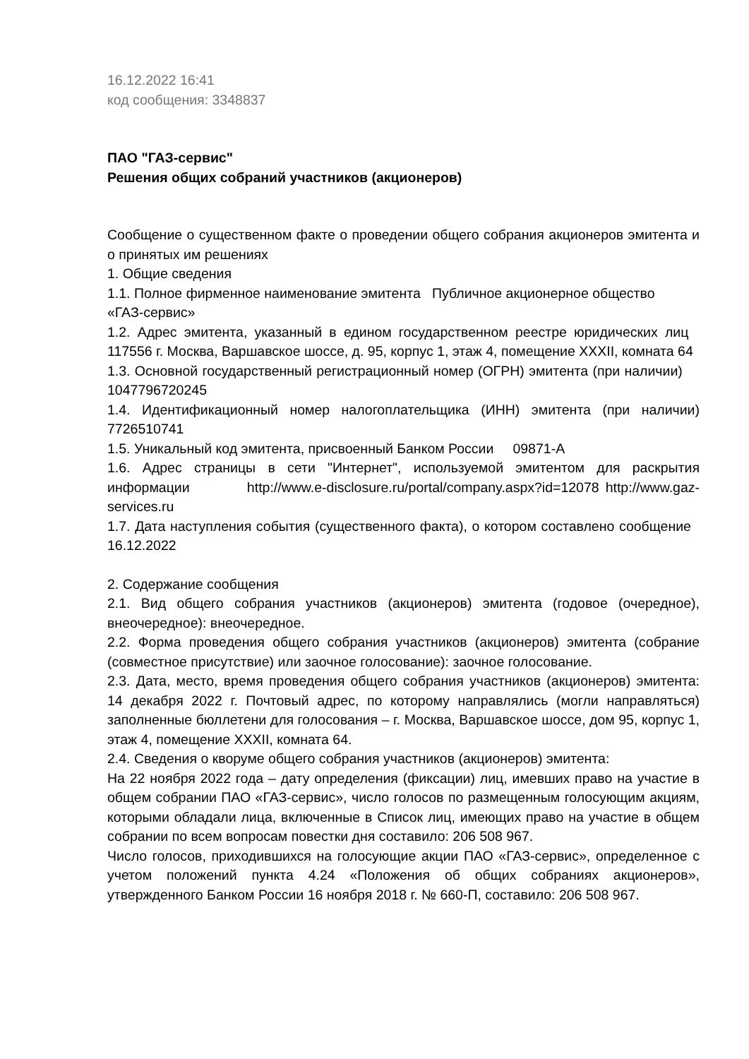16.12.2022 16:41
код сообщения: 3348837
ПАО "ГАЗ-сервис"
Решения общих собраний участников (акционеров)
Сообщение о существенном факте о проведении общего собрания акционеров эмитента и о принятых им решениях
1. Общие сведения
1.1. Полное фирменное наименование эмитента Публичное акционерное общество
«ГАЗ-сервис»
1.2. Адрес эмитента, указанный в едином государственном реестре юридических лиц 117556 г. Москва, Варшавское шоссе, д. 95, корпус 1, этаж 4, помещение XXXII, комната 64
1.3. Основной государственный регистрационный номер (ОГРН) эмитента (при наличии) 1047796720245
1.4. Идентификационный номер налогоплательщика (ИНН) эмитента (при наличии) 7726510741
1.5. Уникальный код эмитента, присвоенный Банком России 09871-A
1.6. Адрес страницы в сети "Интернет", используемой эмитентом для раскрытия информации http://www.e-disclosure.ru/portal/company.aspx?id=12078 http://www.gaz-services.ru
1.7. Дата наступления события (существенного факта), о котором составлено сообщение 16.12.2022
2. Содержание сообщения
2.1. Вид общего собрания участников (акционеров) эмитента (годовое (очередное), внеочередное): внеочередное.
2.2. Форма проведения общего собрания участников (акционеров) эмитента (собрание (совместное присутствие) или заочное голосование): заочное голосование.
2.3. Дата, место, время проведения общего собрания участников (акционеров) эмитента: 14 декабря 2022 г. Почтовый адрес, по которому направлялись (могли направляться) заполненные бюллетени для голосования – г. Москва, Варшавское шоссе, дом 95, корпус 1, этаж 4, помещение XXXII, комната 64.
2.4. Сведения о кворуме общего собрания участников (акционеров) эмитента:
На 22 ноября 2022 года – дату определения (фиксации) лиц, имевших право на участие в общем собрании ПАО «ГАЗ-сервис», число голосов по размещенным голосующим акциям, которыми обладали лица, включенные в Список лиц, имеющих право на участие в общем собрании по всем вопросам повестки дня составило: 206 508 967.
Число голосов, приходившихся на голосующие акции ПАО «ГАЗ-сервис», определенное с учетом положений пункта 4.24 «Положения об общих собраниях акционеров», утвержденного Банком России 16 ноября 2018 г. № 660-П, составило: 206 508 967.